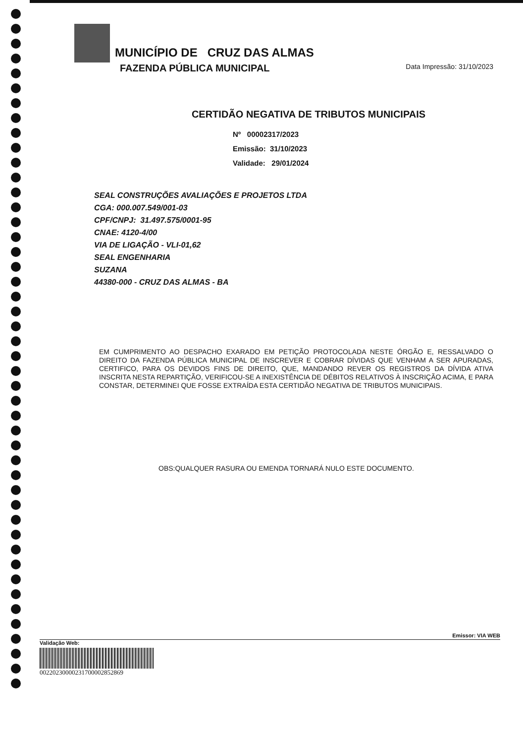MUNICÍPIO DE CRUZ DAS ALMAS
FAZENDA PÚBLICA MUNICIPAL Data Impressão: 31/10/2023
CERTIDÃO NEGATIVA DE TRIBUTOS MUNICIPAIS
Nº 00002317/2023
Emissão: 31/10/2023
Validade: 29/01/2024
SEAL CONSTRUÇÕES AVALIAÇÕES E PROJETOS LTDA
CGA: 000.007.549/001-03
CPF/CNPJ: 31.497.575/0001-95
CNAE: 4120-4/00
VIA DE LIGAÇÃO - VLI-01,62
SEAL ENGENHARIA
SUZANA
44380-000 - CRUZ DAS ALMAS - BA
EM CUMPRIMENTO AO DESPACHO EXARADO EM PETIÇÃO PROTOCOLADA NESTE ÓRGÃO E, RESSALVADO O DIREITO DA FAZENDA PÚBLICA MUNICIPAL DE INSCREVER E COBRAR DÍVIDAS QUE VENHAM A SER APURADAS, CERTIFICO, PARA OS DEVIDOS FINS DE DIREITO, QUE, MANDANDO REVER OS REGISTROS DA DÍVIDA ATIVA INSCRITA NESTA REPARTIÇÃO, VERIFICOU-SE A INEXISTÊNCIA DE DÉBITOS RELATIVOS À INSCRIÇÃO ACIMA, E PARA CONSTAR, DETERMINEI QUE FOSSE EXTRAÍDA ESTA CERTIDÃO NEGATIVA DE TRIBUTOS MUNICIPAIS.
OBS:QUALQUER RASURA OU EMENDA TORNARÁ NULO ESTE DOCUMENTO.
Emissor: VIA WEB
Validação Web:
00220230000231700002852869